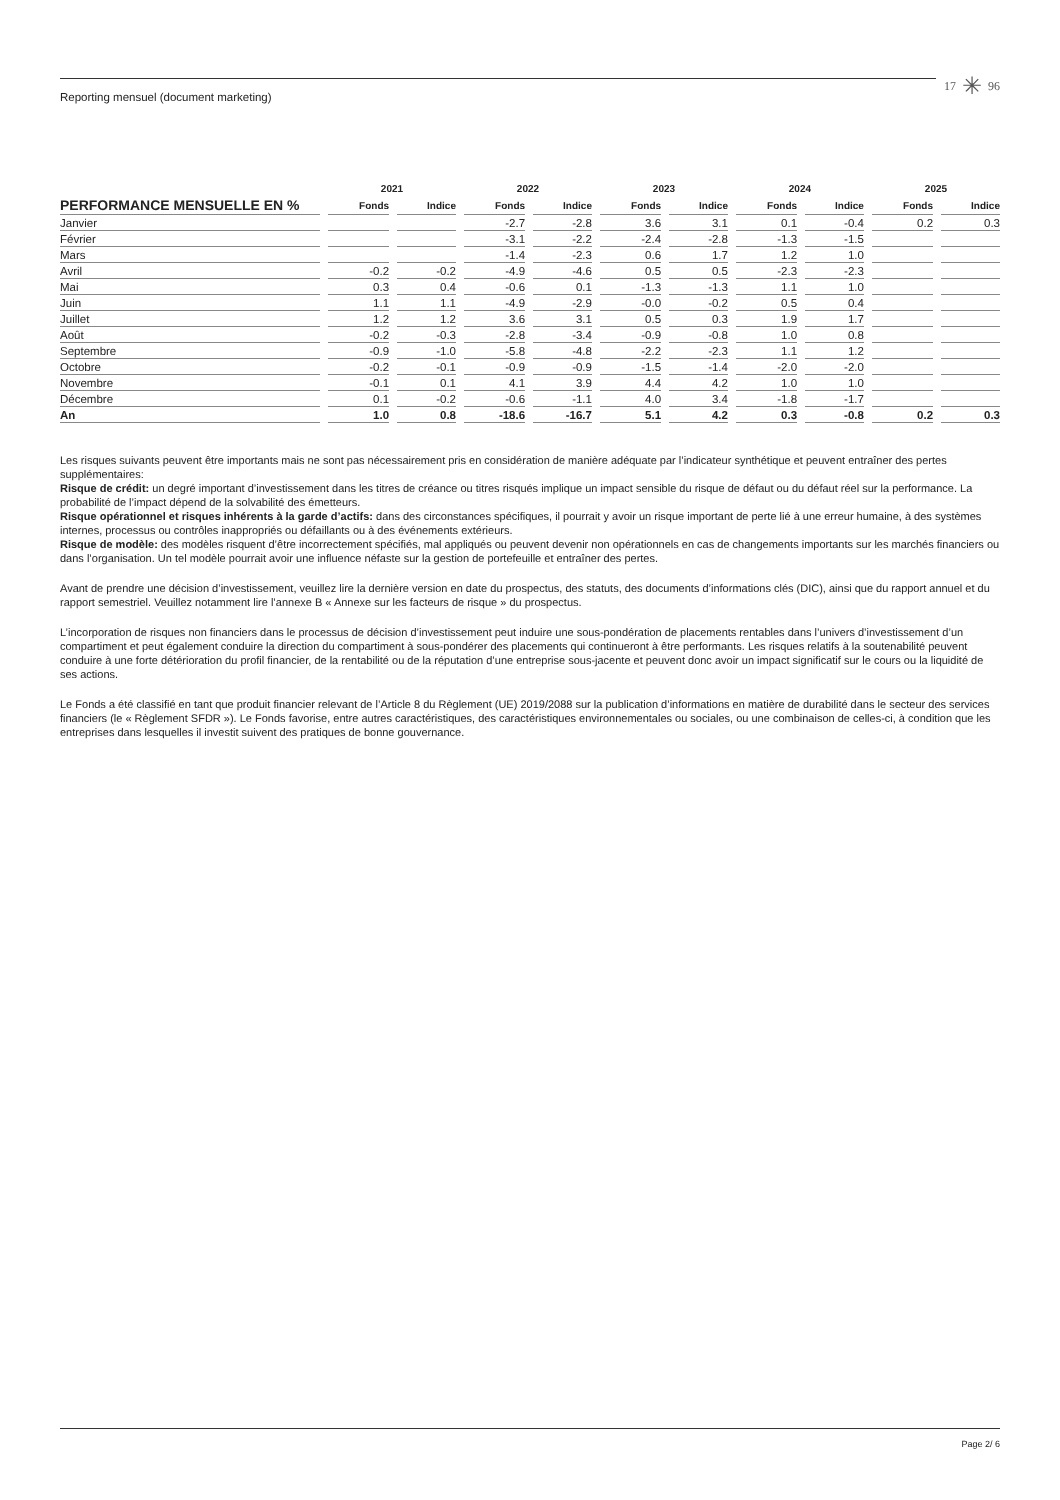Reporting mensuel (document marketing)
17 ✳ 96
| | 2021 | | 2022 | | 2023 | | 2024 | | 2025 | |
| --- | --- | --- | --- | --- | --- | --- | --- | --- | --- | --- |
| PERFORMANCE MENSUELLE EN % | Fonds | Indice | Fonds | Indice | Fonds | Indice | Fonds | Indice | Fonds | Indice |
| Janvier | | | -2.7 | -2.8 | 3.6 | 3.1 | 0.1 | -0.4 | 0.2 | 0.3 |
| Février | | | -3.1 | -2.2 | -2.4 | -2.8 | -1.3 | -1.5 | | |
| Mars | | | -1.4 | -2.3 | 0.6 | 1.7 | 1.2 | 1.0 | | |
| Avril | -0.2 | -0.2 | -4.9 | -4.6 | 0.5 | 0.5 | -2.3 | -2.3 | | |
| Mai | 0.3 | 0.4 | -0.6 | 0.1 | -1.3 | -1.3 | 1.1 | 1.0 | | |
| Juin | 1.1 | 1.1 | -4.9 | -2.9 | -0.0 | -0.2 | 0.5 | 0.4 | | |
| Juillet | 1.2 | 1.2 | 3.6 | 3.1 | 0.5 | 0.3 | 1.9 | 1.7 | | |
| Août | -0.2 | -0.3 | -2.8 | -3.4 | -0.9 | -0.8 | 1.0 | 0.8 | | |
| Septembre | -0.9 | -1.0 | -5.8 | -4.8 | -2.2 | -2.3 | 1.1 | 1.2 | | |
| Octobre | -0.2 | -0.1 | -0.9 | -0.9 | -1.5 | -1.4 | -2.0 | -2.0 | | |
| Novembre | -0.1 | 0.1 | 4.1 | 3.9 | 4.4 | 4.2 | 1.0 | 1.0 | | |
| Décembre | 0.1 | -0.2 | -0.6 | -1.1 | 4.0 | 3.4 | -1.8 | -1.7 | | |
| An | 1.0 | 0.8 | -18.6 | -16.7 | 5.1 | 4.2 | 0.3 | -0.8 | 0.2 | 0.3 |
Les risques suivants peuvent être importants mais ne sont pas nécessairement pris en considération de manière adéquate par l’indicateur synthétique et peuvent entraîner des pertes supplémentaires:
Risque de crédit: un degré important d’investissement dans les titres de créance ou titres risqués implique un impact sensible du risque de défaut ou du défaut réel sur la performance. La probabilité de l’impact dépend de la solvabilité des émetteurs.
Risque opérationnel et risques inhérents à la garde d’actifs: dans des circonstances spécifiques, il pourrait y avoir un risque important de perte lié à une erreur humaine, à des systèmes internes, processus ou contrôles inappropriés ou défaillants ou à des événements extérieurs.
Risque de modèle: des modèles risquent d’être incorrectement spécifiés, mal appliqués ou peuvent devenir non opérationnels en cas de changements importants sur les marchés financiers ou dans l’organisation. Un tel modèle pourrait avoir une influence néfaste sur la gestion de portefeuille et entraîner des pertes.
Avant de prendre une décision d’investissement, veuillez lire la dernière version en date du prospectus, des statuts, des documents d’informations clés (DIC), ainsi que du rapport annuel et du rapport semestriel. Veuillez notamment lire l’annexe B « Annexe sur les facteurs de risque » du prospectus.
L’incorporation de risques non financiers dans le processus de décision d’investissement peut induire une sous-pondération de placements rentables dans l’univers d’investissement d’un compartiment et peut également conduire la direction du compartiment à sous-pondérer des placements qui continueront à être performants. Les risques relatifs à la soutenabilité peuvent conduire à une forte détérioration du profil financier, de la rentabilité ou de la réputation d’une entreprise sous-jacente et peuvent donc avoir un impact significatif sur le cours ou la liquidité de ses actions.
Le Fonds a été classifié en tant que produit financier relevant de l’Article 8 du Règlement (UE) 2019/2088 sur la publication d’informations en matière de durabilité dans le secteur des services financiers (le « Règlement SFDR »). Le Fonds favorise, entre autres caractéristiques, des caractéristiques environnementales ou sociales, ou une combinaison de celles-ci, à condition que les entreprises dans lesquelles il investit suivent des pratiques de bonne gouvernance.
Page 2/ 6